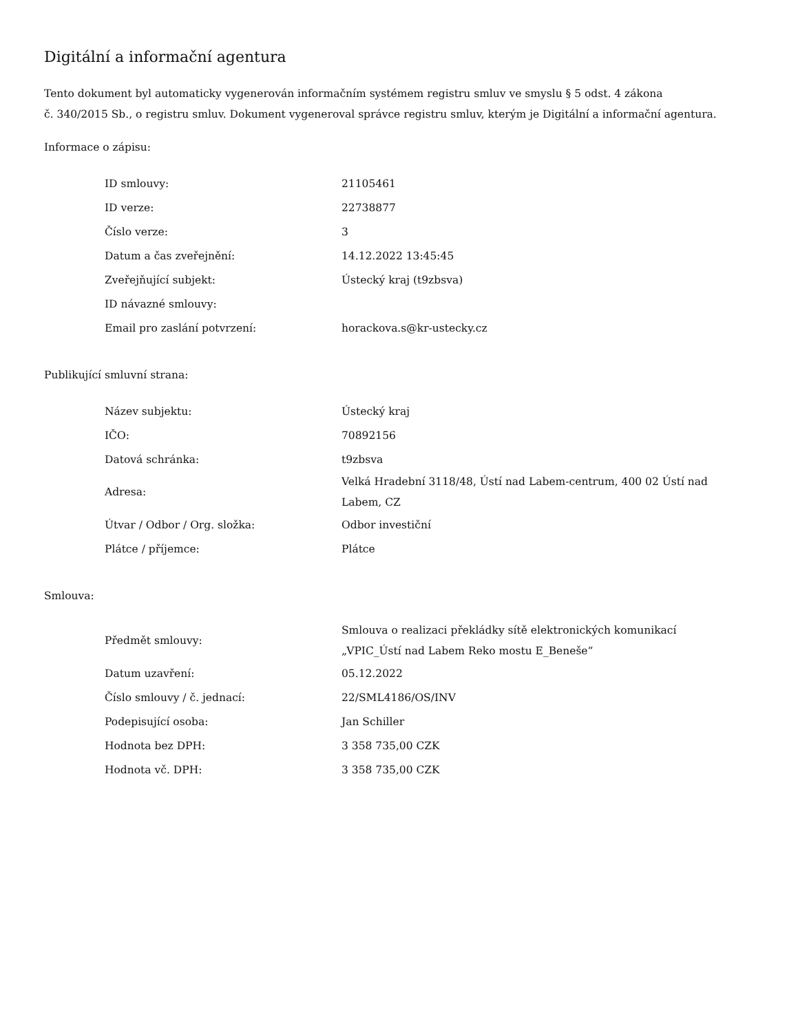Digitální a informační agentura
Tento dokument byl automaticky vygenerován informačním systémem registru smluv ve smyslu § 5 odst. 4 zákona
č. 340/2015 Sb., o registru smluv. Dokument vygeneroval správce registru smluv, kterým je Digitální a informační agentura.
Informace o zápisu:
| ID smlouvy: | 21105461 |
| ID verze: | 22738877 |
| Číslo verze: | 3 |
| Datum a čas zveřejnění: | 14.12.2022 13:45:45 |
| Zveřejňující subjekt: | Ústecký kraj (t9zbsva) |
| ID návazné smlouvy: | |
| Email pro zaslání potvrzení: | horackova.s@kr-ustecky.cz |
Publikující smluvní strana:
| Název subjektu: | Ústecký kraj |
| IČO: | 70892156 |
| Datová schránka: | t9zbsva |
| Adresa: | Velká Hradební 3118/48, Ústí nad Labem-centrum, 400 02 Ústí nad Labem, CZ |
| Útvar / Odbor / Org. složka: | Odbor investiční |
| Plátce / příjemce: | Plátce |
Smlouva:
| Předmět smlouvy: | Smlouva o realizaci překládky sítě elektronických komunikací „VPIC_Ústí nad Labem Reko mostu E_Beneše“ |
| Datum uzavření: | 05.12.2022 |
| Číslo smlouvy / č. jednací: | 22/SML4186/OS/INV |
| Podepisující osoba: | Jan Schiller |
| Hodnota bez DPH: | 3 358 735,00 CZK |
| Hodnota vč. DPH: | 3 358 735,00 CZK |